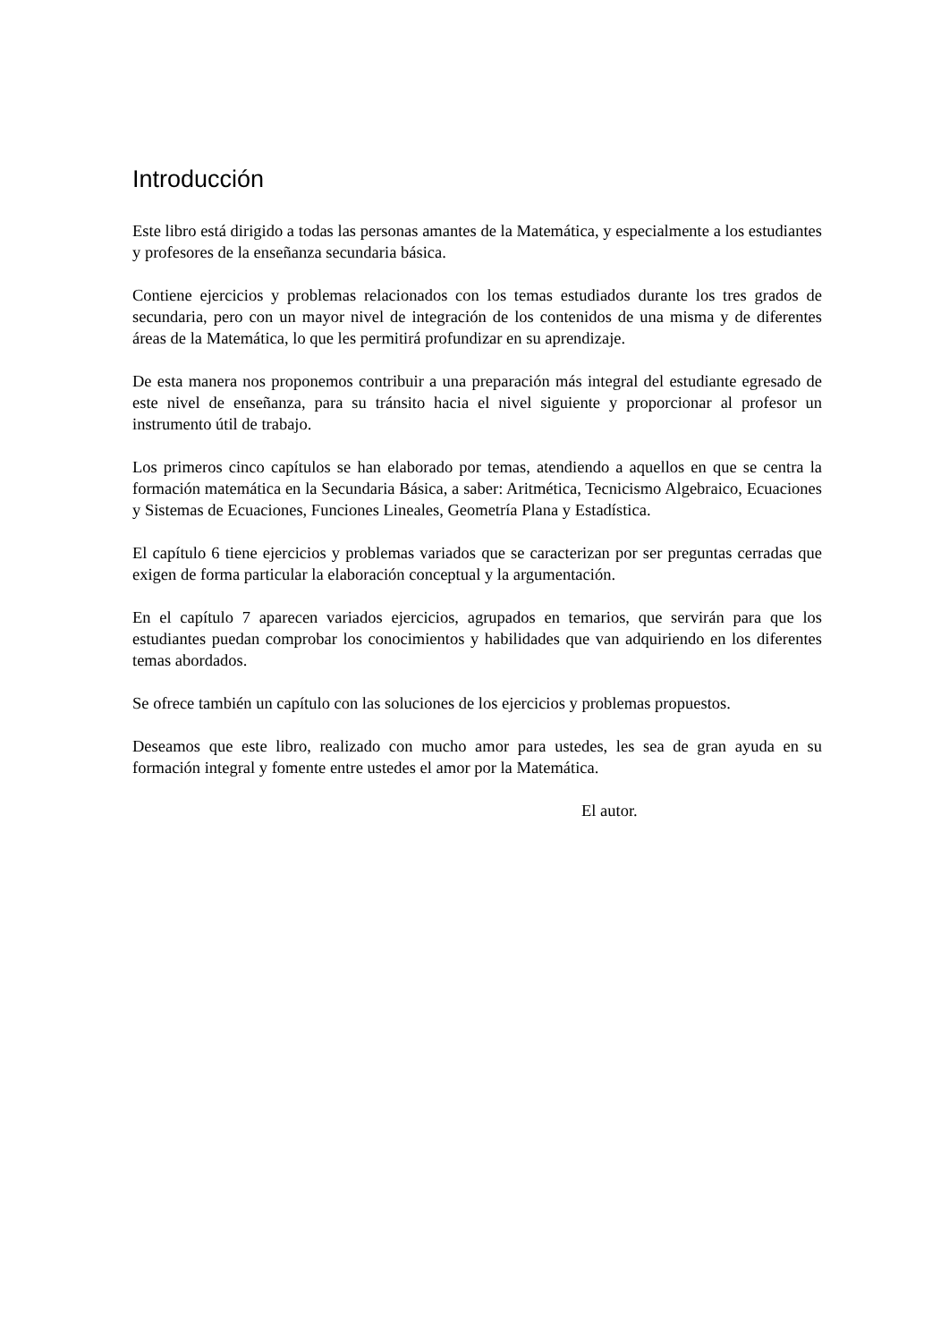Introducción
Este libro está dirigido a todas las personas amantes de la Matemática, y especialmente a los estudiantes y profesores de la enseñanza secundaria básica.
Contiene ejercicios y problemas relacionados con los temas estudiados durante los tres grados de secundaria, pero con un mayor nivel de integración de los contenidos de una misma y de diferentes áreas de la Matemática, lo que les permitirá profundizar en su aprendizaje.
De esta manera nos proponemos contribuir a una preparación más integral del estudiante egresado de este nivel de enseñanza, para su tránsito hacia el nivel siguiente y proporcionar al profesor un instrumento útil de trabajo.
Los primeros cinco capítulos se han elaborado por temas, atendiendo a aquellos en que se centra la formación matemática en la Secundaria Básica, a saber: Aritmética, Tecnicismo Algebraico, Ecuaciones y Sistemas de Ecuaciones, Funciones Lineales, Geometría Plana y Estadística.
El capítulo 6 tiene ejercicios y problemas variados que se caracterizan por ser preguntas cerradas que exigen de forma particular la elaboración conceptual y la argumentación.
En el capítulo 7 aparecen variados ejercicios, agrupados en temarios, que servirán para que los estudiantes puedan comprobar los conocimientos y habilidades que van adquiriendo en los diferentes temas abordados.
Se ofrece también un capítulo con las soluciones de los ejercicios y problemas propuestos.
Deseamos que este libro, realizado con mucho amor para ustedes, les sea de gran ayuda en su formación integral y fomente entre ustedes el amor por la Matemática.
El autor.